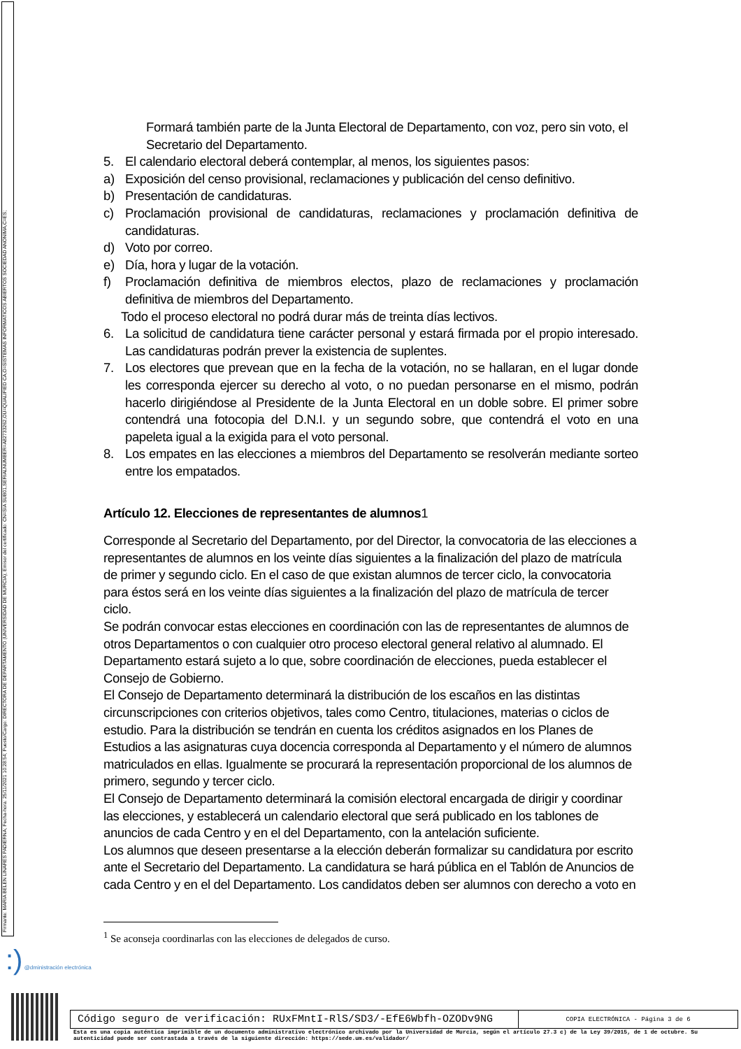Firmante: MARIA BELEN LINARES PADIERNA; Fecha-hora: 25/11/2021 10:28:54; Puesto/Cargo: DIRECTORA DE DEPARTAMENTO (UNIVERSIDAD DE MURCIA); Emisor del certificado: CN=SIA SUB01,SERIALNUMBER=A82733262,OU=QUALIFIED CA,O=SISTEMAS INFORMATICOS ABIERTOS SOCIEDAD ANONIMA,C=ES;
Formará también parte de la Junta Electoral de Departamento, con voz, pero sin voto, el Secretario del Departamento.
5. El calendario electoral deberá contemplar, al menos, los siguientes pasos:
a) Exposición del censo provisional, reclamaciones y publicación del censo definitivo.
b) Presentación de candidaturas.
c) Proclamación provisional de candidaturas, reclamaciones y proclamación definitiva de candidaturas.
d) Voto por correo.
e) Día, hora y lugar de la votación.
f) Proclamación definitiva de miembros electos, plazo de reclamaciones y proclamación definitiva de miembros del Departamento.
Todo el proceso electoral no podrá durar más de treinta días lectivos.
6. La solicitud de candidatura tiene carácter personal y estará firmada por el propio interesado. Las candidaturas podrán prever la existencia de suplentes.
7. Los electores que prevean que en la fecha de la votación, no se hallaran, en el lugar donde les corresponda ejercer su derecho al voto, o no puedan personarse en el mismo, podrán hacerlo dirigiéndose al Presidente de la Junta Electoral en un doble sobre. El primer sobre contendrá una fotocopia del D.N.I. y un segundo sobre, que contendrá el voto en una papeleta igual a la exigida para el voto personal.
8. Los empates en las elecciones a miembros del Departamento se resolverán mediante sorteo entre los empatados.
Artículo 12. Elecciones de representantes de alumnos1
Corresponde al Secretario del Departamento, por del Director, la convocatoria de las elecciones a representantes de alumnos en los veinte días siguientes a la finalización del plazo de matrícula de primer y segundo ciclo. En el caso de que existan alumnos de tercer ciclo, la convocatoria para éstos será en los veinte días siguientes a la finalización del plazo de matrícula de tercer ciclo.
Se podrán convocar estas elecciones en coordinación con las de representantes de alumnos de otros Departamentos o con cualquier otro proceso electoral general relativo al alumnado. El Departamento estará sujeto a lo que, sobre coordinación de elecciones, pueda establecer el Consejo de Gobierno.
El Consejo de Departamento determinará la distribución de los escaños en las distintas circunscripciones con criterios objetivos, tales como Centro, titulaciones, materias o ciclos de estudio. Para la distribución se tendrán en cuenta los créditos asignados en los Planes de Estudios a las asignaturas cuya docencia corresponda al Departamento y el número de alumnos matriculados en ellas. Igualmente se procurará la representación proporcional de los alumnos de primero, segundo y tercer ciclo.
El Consejo de Departamento determinará la comisión electoral encargada de dirigir y coordinar las elecciones, y establecerá un calendario electoral que será publicado en los tablones de anuncios de cada Centro y en el del Departamento, con la antelación suficiente.
Los alumnos que deseen presentarse a la elección deberán formalizar su candidatura por escrito ante el Secretario del Departamento. La candidatura se hará pública en el Tablón de Anuncios de cada Centro y en el del Departamento. Los candidatos deben ser alumnos con derecho a voto en
<sup>1</sup> Se aconseja coordinarlas con las elecciones de delegados de curso.
:) @dministración electrónica
| Código seguro de verificación: RUxFMntI-RlS/SD3/-EfE6Wbfh-OZODv9NG | COPIA ELECTRÓNICA - Página 3 de 6 |
Esta es una copia auténtica imprimible de un documento administrativo electrónico archivado por la Universidad de Murcia, según el artículo 27.3 c) de la Ley 39/2015, de 1 de octubre. Su autenticidad puede ser contrastada a través de la siguiente dirección: https://sede.um.es/validador/